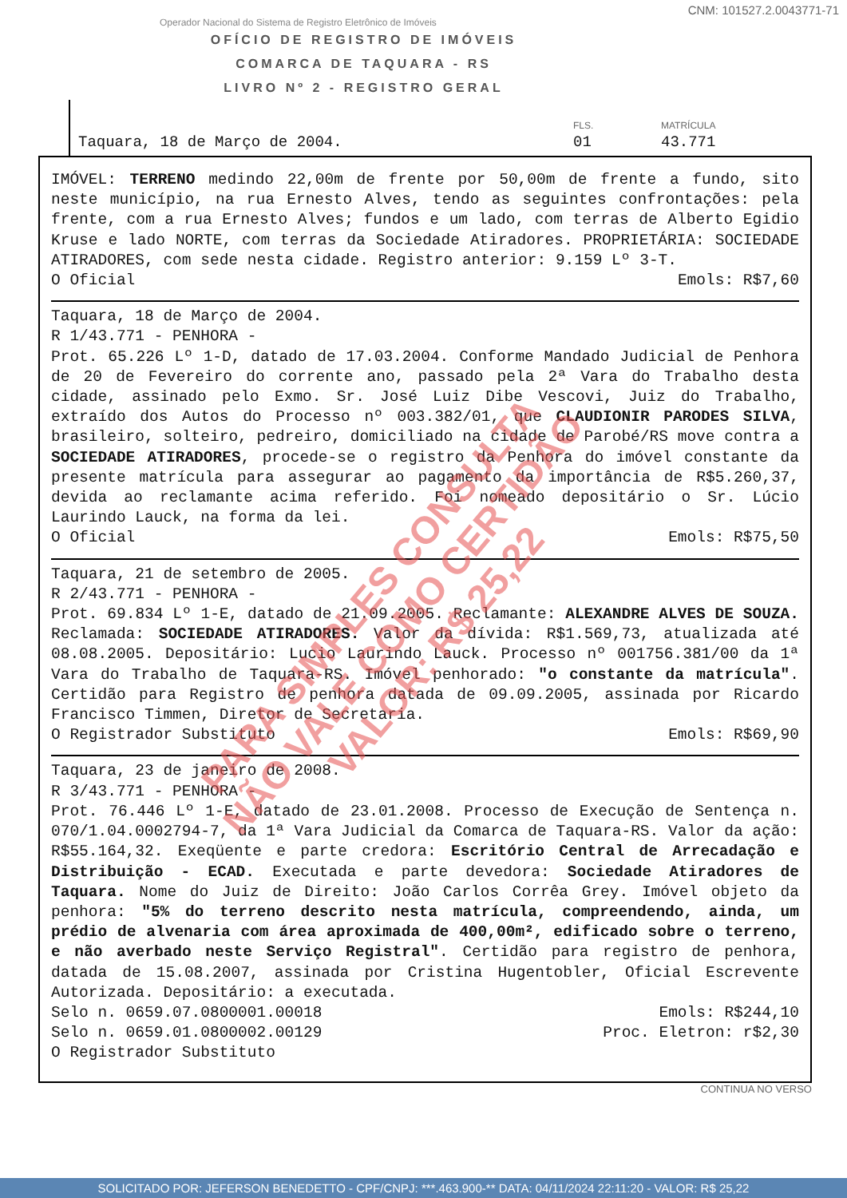CNM: 101527.2.0043771-71
Operador Nacional do Sistema de Registro Eletrônico de Imóveis
OFÍCIO DE REGISTRO DE IMÓVEIS
COMARCA DE TAQUARA - RS
LIVRO Nº 2 - REGISTRO GERAL
Taquara, 18 de Março de 2004.
FLS.
01
MATRÍCULA
43.771
IMÓVEL: TERRENO medindo 22,00m de frente por 50,00m de frente a fundo, sito neste município, na rua Ernesto Alves, tendo as seguintes confrontações: pela frente, com a rua Ernesto Alves; fundos e um lado, com terras de Alberto Egidio Kruse e lado NORTE, com terras da Sociedade Atiradores. PROPRIETÁRIA: SOCIEDADE ATIRADORES, com sede nesta cidade. Registro anterior: 9.159 Lº 3-T.
O Oficial Emols: R$7,60
Taquara, 18 de Março de 2004.
R 1/43.771 - PENHORA -
Prot. 65.226 Lº 1-D, datado de 17.03.2004. Conforme Mandado Judicial de Penhora de 20 de Fevereiro do corrente ano, passado pela 2ª Vara do Trabalho desta cidade, assinado pelo Exmo. Sr. José Luiz Dibe Vescovi, Juiz do Trabalho, extraído dos Autos do Processo nº 003.382/01, que CLAUDIONIR PARODES SILVA, brasileiro, solteiro, pedreiro, domiciliado na cidade de Parobé/RS move contra a SOCIEDADE ATIRADORES, procede-se o registro da Penhora do imóvel constante da presente matrícula para assegurar ao pagamento da importância de R$5.260,37, devida ao reclamante acima referido. Foi nomeado depositário o Sr. Lúcio Laurindo Lauck, na forma da lei.
O Oficial Emols: R$75,50
Taquara, 21 de setembro de 2005.
R 2/43.771 - PENHORA -
Prot. 69.834 Lº 1-E, datado de 21.09.2005. Reclamante: ALEXANDRE ALVES DE SOUZA. Reclamada: SOCIEDADE ATIRADORES. Valor da dívida: R$1.569,73, atualizada até 08.08.2005. Depositário: Lucio Laurindo Lauck. Processo nº 001756.381/00 da 1ª Vara do Trabalho de Taquara-RS. Imóvel penhorado: "o constante da matrícula". Certidão para Registro de penhora datada de 09.09.2005, assinada por Ricardo Francisco Timmen, Diretor de Secretaria.
O Registrador Substituto Emols: R$69,90
Taquara, 23 de janeiro de 2008.
R 3/43.771 - PENHORA -
Prot. 76.446 Lº 1-E, datado de 23.01.2008. Processo de Execução de Sentença n. 070/1.04.0002794-7, da 1ª Vara Judicial da Comarca de Taquara-RS. Valor da ação: R$55.164,32. Exeqüente e parte credora: Escritório Central de Arrecadação e Distribuição - ECAD. Executada e parte devedora: Sociedade Atiradores de Taquara. Nome do Juiz de Direito: João Carlos Corrêa Grey. Imóvel objeto da penhora: "5% do terreno descrito nesta matrícula, compreendendo, ainda, um prédio de alvenaria com área aproximada de 400,00m², edificado sobre o terreno, e não averbado neste Serviço Registral". Certidão para registro de penhora, datada de 15.08.2007, assinada por Cristina Hugentobler, Oficial Escrevente Autorizada. Depositário: a executada.
Selo n. 0659.07.0800001.00018 Emols: R$244,10
Selo n. 0659.01.0800002.00129 Proc. Eletron: r$2,30
O Registrador Substituto
CONTINUA NO VERSO
PARA SIMPLES CONSULTA
NÃO VALE COMO CERTIDÃO
VALOR: R$ 25,22
SOLICITADO POR: JEFERSON BENEDETTO - CPF/CNPJ: ***.463.900-** DATA: 04/11/2024 22:11:20 - VALOR: R$ 25,22